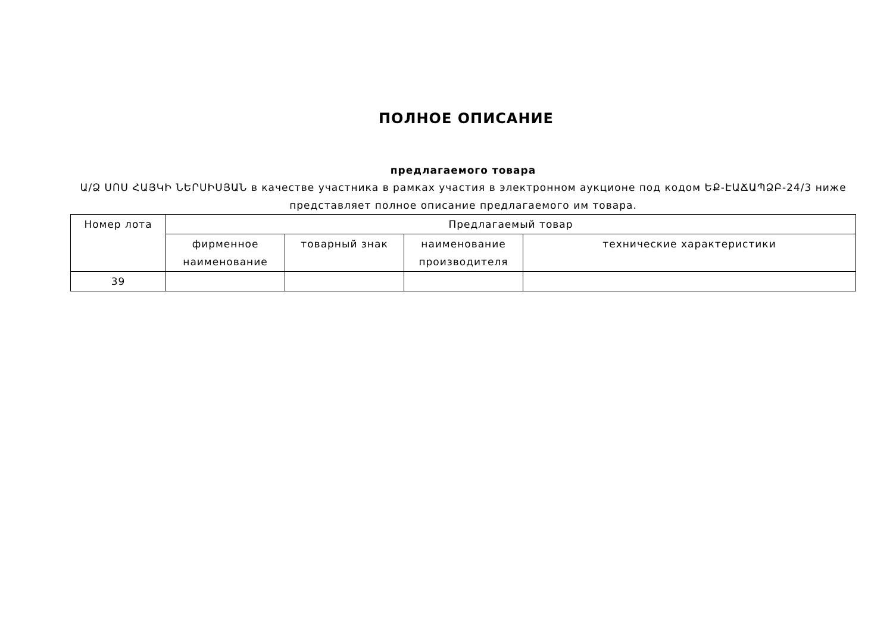ПОЛНОЕ ОПИСАНИЕ
предлагаемого товара
Ա/Ձ ՍՈՍ ՀԱՅԿԻ ՆԵՐՍԻՍՅԱՆ в качестве участника в рамках участия в электронном аукционе под кодом ԵՔ-ԷԱՃԱՊՁԲ-24/3 ниже представляет полное описание предлагаемого им товара.
| Номер лота | Предлагаемый товар | | | |
| --- | --- | --- | --- | --- |
| | фирменное наименование | товарный знак | наименование производителя | технические характеристики |
| 39 | | | | |